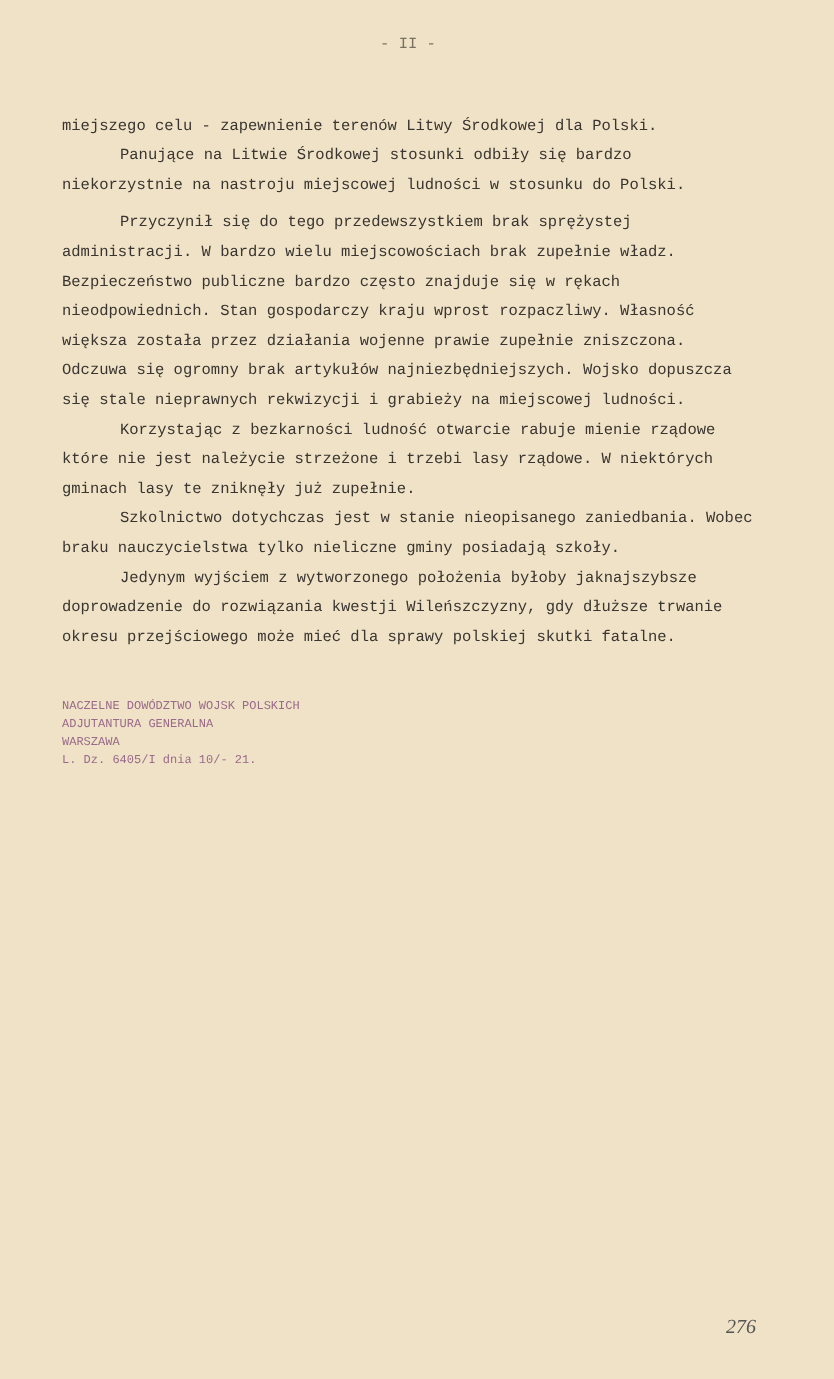- II -
miejszego celu - zapewnienie terenów Litwy Środkowej dla Polski.
Panujące na Litwie Środkowej stosunki odbiły się bardzo niekorzystnie na nastroju miejscowej ludności w stosunku do Polski.
Przyczynił się do tego przedewszystkiem brak sprężystej administracji. W bardzo wielu miejscowościach brak zupełnie władz. Bezpieczeństwo publiczne bardzo często znajduje się w rękach nieodpowiednich. Stan gospodarczy kraju wprost rozpaczliwy. Własność większa została przez działania wojenne prawie zupełnie zniszczona. Odczuwa się ogromny brak artykułów najniezbędniejszych. Wojsko dopuszcza się stale nieprawnych rekwizycji i grabieży na miejscowej ludności.
Korzystając z bezkarności ludność otwarcie rabuje mienie rządowe które nie jest należycie strzeżone i trzebi lasy rządowe. W niektórych gminach lasy te zniknęły już zupełnie.
Szkolnictwo dotychczas jest w stanie nieopisanego zaniedbania. Wobec braku nauczycielstwa tylko nieliczne gminy posiadają szkoły.
Jedynym wyjściem z wytworzonego położenia byłoby jaknajszybsze doprowadzenie do rozwiązania kwestji Wileńszczyzny, gdy dłuższe trwanie okresu przejściowego może mieć dla sprawy polskiej skutki fatalne.
NACZELNE DOWÓDZTWO WOJSK POLSKICH
ADJUTANTURA GENERALNA
WARSZAWA
L. Dz. 6405/I dnia 10/- 21.
276